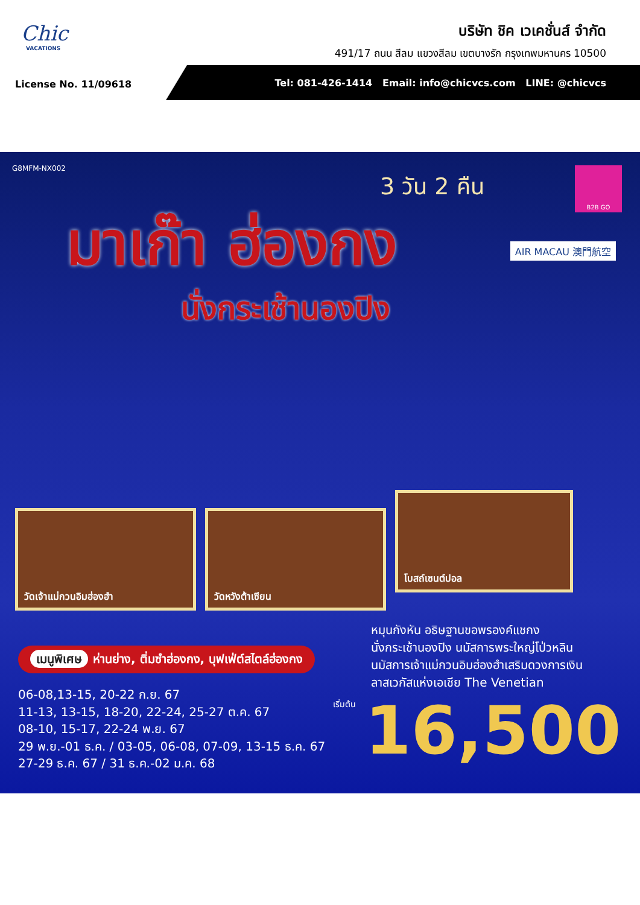Chic
VACATIONS
บริษัท ชิค เวเคชั่นส์ จำกัด
491/17 ถนน สีลม แขวงสีลม เขตบางรัก กรุงเทพมหานคร 10500
License No. 11/09618
Tel: 081-426-1414 Email: info@chicvcs.com LINE: @chicvcs
G8MFM-NX002 B2B GO
3 วัน 2 คืน
มาเก๊า ฮ่องกง AIR MACAU 澳門航空
นั่งกระเช้านองปิง
วัดเจ้าแม่กวนอิมฮ่องฮำ วัดหวังต้าเซียน
โบสถ์เซนต์ปอล
เมนูพิเศษ ห่านย่าง, ติ่มซำฮ่องกง, บุฟเฟ่ต์สไตล์ฮ่องกง
หมุนกังหัน อธิษฐานขอพรองค์แชกง
นั่งกระเช้านองปิง นมัสการพระใหญ่โป่วหลิน
นมัสการเจ้าแม่กวนอิมฮ่องฮำเสริมดวงการเงิน
ลาสเวกัสแห่งเอเชีย The Venetian
06-08,13-15, 20-22 ก.ย. 67
11-13, 13-15, 18-20, 22-24, 25-27 ต.ค. 67
08-10, 15-17, 22-24 พ.ย. 67
29 พ.ย.-01 ธ.ค. / 03-05, 06-08, 07-09, 13-15 ธ.ค. 67
27-29 ธ.ค. 67 / 31 ธ.ค.-02 ม.ค. 68
เริ่มต้น 16,500